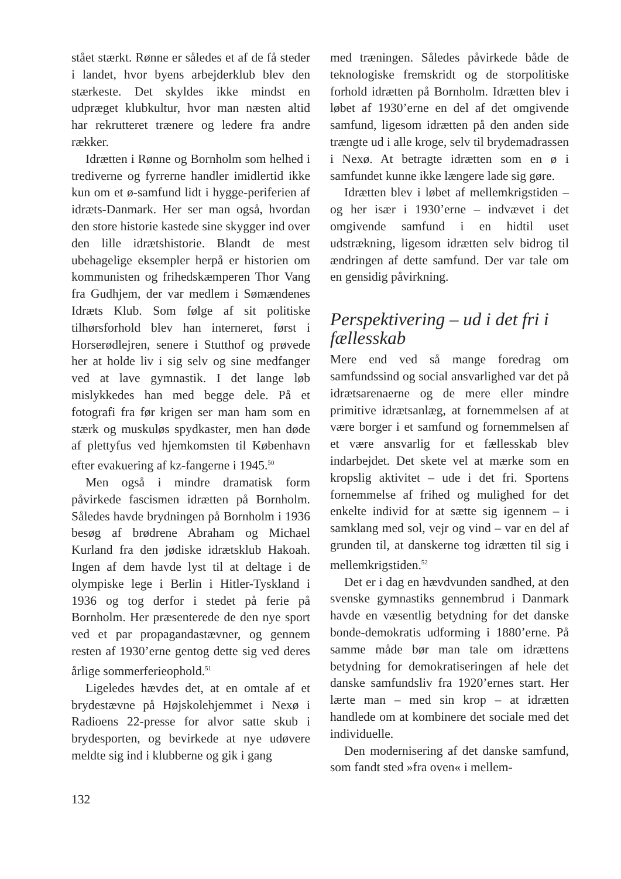stået stærkt. Rønne er således et af de få steder i landet, hvor byens arbejderklub blev den stærkeste. Det skyldes ikke mindst en udpræget klubkultur, hvor man næsten altid har rekrutteret trænere og ledere fra andre rækker.
Idrætten i Rønne og Bornholm som helhed i trediverne og fyrrerne handler imidlertid ikke kun om et ø-samfund lidt i hygge-periferien af idræts-Danmark. Her ser man også, hvordan den store historie kastede sine skygger ind over den lille idrætshistorie. Blandt de mest ubehagelige eksempler herpå er historien om kommunisten og frihedskæmperen Thor Vang fra Gudhjem, der var medlem i Sømændenes Idræts Klub. Som følge af sit politiske tilhørsforhold blev han interneret, først i Horserødlejren, senere i Stutthof og prøvede her at holde liv i sig selv og sine medfanger ved at lave gymnastik. I det lange løb mislykkedes han med begge dele. På et fotografi fra før krigen ser man ham som en stærk og muskuløs spydkaster, men han døde af plettyfus ved hjemkomsten til København efter evakuering af kz-fangerne i 1945.<sup>50</sup>
Men også i mindre dramatisk form påvirkede fascismen idrætten på Bornholm. Således havde brydningen på Bornholm i 1936 besøg af brødrene Abraham og Michael Kurland fra den jødiske idrætsklub Hakoah. Ingen af dem havde lyst til at deltage i de olympiske lege i Berlin i Hitler-Tyskland i 1936 og tog derfor i stedet på ferie på Bornholm. Her præsenterede de den nye sport ved et par propagandastævner, og gennem resten af 1930’erne gentog dette sig ved deres årlige sommerferieophold.<sup>51</sup>
Ligeledes hævdes det, at en omtale af et brydestævne på Højskolehjemmet i Nexø i Radioens 22-presse for alvor satte skub i brydesporten, og bevirkede at nye udøvere meldte sig ind i klubberne og gik i gang
med træningen. Således påvirkede både de teknologiske fremskridt og de storpolitiske forhold idrætten på Bornholm. Idrætten blev i løbet af 1930’erne en del af det omgivende samfund, ligesom idrætten på den anden side trængte ud i alle kroge, selv til brydemadrassen i Nexø. At betragte idrætten som en ø i samfundet kunne ikke længere lade sig gøre.
Idrætten blev i løbet af mellemkrigstiden – og her især i 1930’erne – indvævet i det omgivende samfund i en hidtil uset udstrækning, ligesom idrætten selv bidrog til ændringen af dette samfund. Der var tale om en gensidig påvirkning.
Perspektivering – ud i det fri i fællesskab
Mere end ved så mange foredrag om samfundssind og social ansvarlighed var det på idrætsarenaerne og de mere eller mindre primitive idrætsanlæg, at fornemmelsen af at være borger i et samfund og fornemmelsen af et være ansvarlig for et fællesskab blev indarbejdet. Det skete vel at mærke som en kropslig aktivitet – ude i det fri. Sportens fornemmelse af frihed og mulighed for det enkelte individ for at sætte sig igennem – i samklang med sol, vejr og vind – var en del af grunden til, at danskerne tog idrætten til sig i mellemkrigstiden.<sup>52</sup>
Det er i dag en hævdvunden sandhed, at den svenske gymnastiks gennembrud i Danmark havde en væsentlig betydning for det danske bonde-demokratis udforming i 1880’erne. På samme måde bør man tale om idrættens betydning for demokratiseringen af hele det danske samfundsliv fra 1920’ernes start. Her lærte man – med sin krop – at idrætten handlede om at kombinere det sociale med det individuelle.
Den modernisering af det danske samfund, som fandt sted »fra oven« i mellem-
132